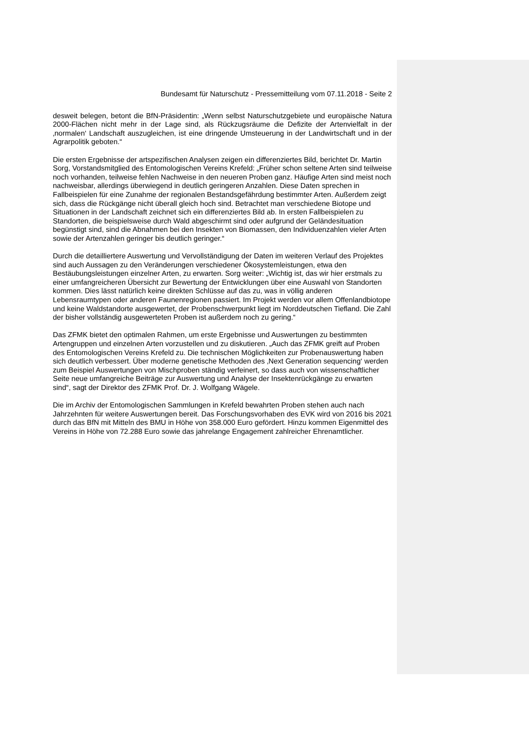Bundesamt für Naturschutz - Pressemitteilung vom 07.11.2018 - Seite 2
desweit belegen, betont die BfN-Präsidentin: „Wenn selbst Naturschutzgebiete und europäische Natura 2000-Flächen nicht mehr in der Lage sind, als Rückzugsräume die Defizite der Artenvielfalt in der ‚normalen‘ Landschaft auszugleichen, ist eine dringende Umsteuerung in der Landwirtschaft und in der Agrarpolitik geboten.“
Die ersten Ergebnisse der artspezifischen Analysen zeigen ein differenziertes Bild, berichtet Dr. Martin Sorg, Vorstandsmitglied des Entomologischen Vereins Krefeld: „Früher schon seltene Arten sind teilweise noch vorhanden, teilweise fehlen Nachweise in den neueren Proben ganz. Häufige Arten sind meist noch nachweisbar, allerdings überwiegend in deutlich geringeren Anzahlen. Diese Daten sprechen in Fallbeispielen für eine Zunahme der regionalen Bestandsgefährdung bestimmter Arten. Außerdem zeigt sich, dass die Rückgänge nicht überall gleich hoch sind. Betrachtet man verschiedene Biotope und Situationen in der Landschaft zeichnet sich ein differenziertes Bild ab. In ersten Fallbeispielen zu Standorten, die beispielsweise durch Wald abgeschirmt sind oder aufgrund der Geländesituation begünstigt sind, sind die Abnahmen bei den Insekten von Biomassen, den Individuenzahlen vieler Arten sowie der Artenzahlen geringer bis deutlich geringer.“
Durch die detailliertere Auswertung und Vervollständigung der Daten im weiteren Verlauf des Projektes sind auch Aussagen zu den Veränderungen verschiedener Ökosystemleistungen, etwa den Bestäubungsleistungen einzelner Arten, zu erwarten. Sorg weiter: „Wichtig ist, das wir hier erstmals zu einer umfangreicheren Übersicht zur Bewertung der Entwicklungen über eine Auswahl von Standorten kommen. Dies lässt natürlich keine direkten Schlüsse auf das zu, was in völlig anderen Lebensraumtypen oder anderen Faunenregionen passiert. Im Projekt werden vor allem Offenlandbiotope und keine Waldstandorte ausgewertet, der Probenschwerpunkt liegt im Norddeutschen Tiefland. Die Zahl der bisher vollständig ausgewerteten Proben ist außerdem noch zu gering.“
Das ZFMK bietet den optimalen Rahmen, um erste Ergebnisse und Auswertungen zu bestimmten Artengruppen und einzelnen Arten vorzustellen und zu diskutieren. „Auch das ZFMK greift auf Proben des Entomologischen Vereins Krefeld zu. Die technischen Möglichkeiten zur Probenauswertung haben sich deutlich verbessert. Über moderne genetische Methoden des ‚Next Generation sequencing‘ werden zum Beispiel Auswertungen von Mischproben ständig verfeinert, so dass auch von wissenschaftlicher Seite neue umfangreiche Beiträge zur Auswertung und Analyse der Insektenrückgänge zu erwarten sind“, sagt der Direktor des ZFMK Prof. Dr. J. Wolfgang Wägele.
Die im Archiv der Entomologischen Sammlungen in Krefeld bewahrten Proben stehen auch nach Jahrzehnten für weitere Auswertungen bereit. Das Forschungsvorhaben des EVK wird von 2016 bis 2021 durch das BfN mit Mitteln des BMU in Höhe von 358.000 Euro gefördert. Hinzu kommen Eigenmittel des Vereins in Höhe von 72.288 Euro sowie das jahrelange Engagement zahlreicher Ehrenamtlicher.